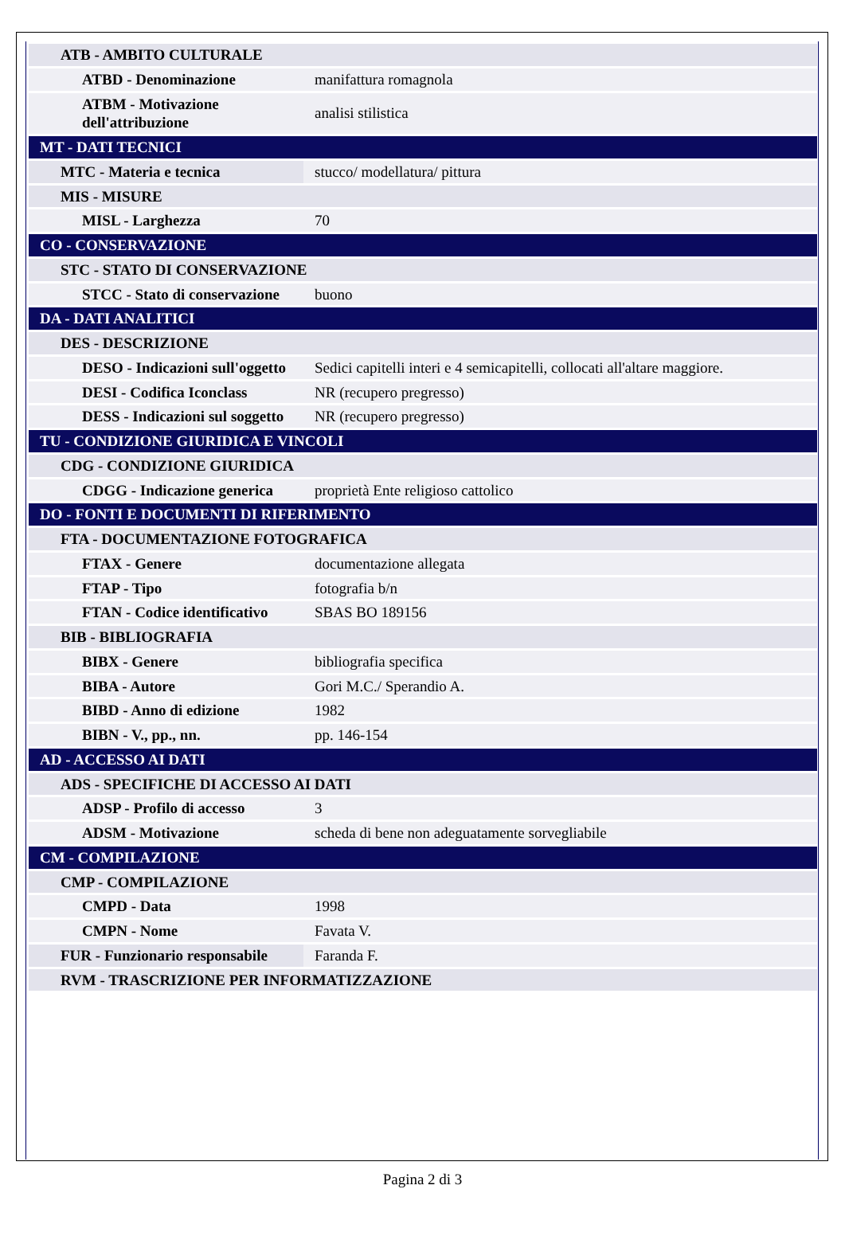| ATB - AMBITO CULTURALE | |
| ATBD - Denominazione | manifattura romagnola |
| ATBM - Motivazione dell'attribuzione | analisi stilistica |
| MT - DATI TECNICI | |
| MTC - Materia e tecnica | stucco/ modellatura/ pittura |
| MIS - MISURE | |
| MISL - Larghezza | 70 |
| CO - CONSERVAZIONE | |
| STC - STATO DI CONSERVAZIONE | |
| STCC - Stato di conservazione | buono |
| DA - DATI ANALITICI | |
| DES - DESCRIZIONE | |
| DESO - Indicazioni sull'oggetto | Sedici capitelli interi e 4 semicapitelli, collocati all'altare maggiore. |
| DESI - Codifica Iconclass | NR (recupero pregresso) |
| DESS - Indicazioni sul soggetto | NR (recupero pregresso) |
| TU - CONDIZIONE GIURIDICA E VINCOLI | |
| CDG - CONDIZIONE GIURIDICA | |
| CDGG - Indicazione generica | proprietà Ente religioso cattolico |
| DO - FONTI E DOCUMENTI DI RIFERIMENTO | |
| FTA - DOCUMENTAZIONE FOTOGRAFICA | |
| FTAX - Genere | documentazione allegata |
| FTAP - Tipo | fotografia b/n |
| FTAN - Codice identificativo | SBAS BO 189156 |
| BIB - BIBLIOGRAFIA | |
| BIBX - Genere | bibliografia specifica |
| BIBA - Autore | Gori M.C./ Sperandio A. |
| BIBD - Anno di edizione | 1982 |
| BIBN - V., pp., nn. | pp. 146-154 |
| AD - ACCESSO AI DATI | |
| ADS - SPECIFICHE DI ACCESSO AI DATI | |
| ADSP - Profilo di accesso | 3 |
| ADSM - Motivazione | scheda di bene non adeguatamente sorvegliabile |
| CM - COMPILAZIONE | |
| CMP - COMPILAZIONE | |
| CMPD - Data | 1998 |
| CMPN - Nome | Favata V. |
| FUR - Funzionario responsabile | Faranda F. |
| RVM - TRASCRIZIONE PER INFORMATIZZAZIONE | |
Pagina 2 di 3